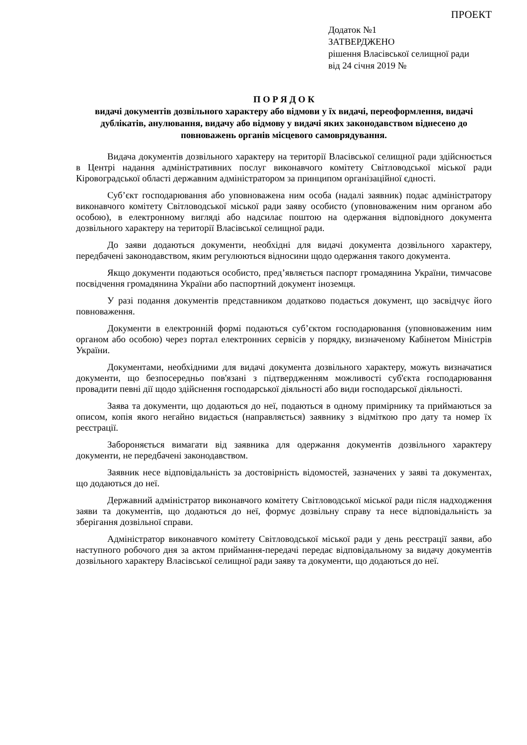ПРОЕКТ
Додаток №1
ЗАТВЕРДЖЕНО
рішення Власівської селищної ради
від 24 січня 2019 №
П О Р Я Д О К
видачі документів дозвільного характеру або відмови у їх видачі, переоформлення, видачі дублікатів, анулювання, видачу або відмову у видачі яких законодавством віднесено до повноважень органів місцевого самоврядування.
Видача документів дозвільного характеру на території Власівської селищної ради здійснюється в Центрі надання адміністративних послуг виконавчого комітету Світловодської міської ради Кіровоградської області державним адміністратором за принципом організаційної єдності.
Суб’єкт господарювання або уповноважена ним особа (надалі заявник) подає адміністратору виконавчого комітету Світловодської міської ради заяву особисто (уповноваженим ним органом або особою), в електронному вигляді або надсилає поштою на одержання відповідного документа дозвільного характеру на території Власівської селищної ради.
До заяви додаються документи, необхідні для видачі документа дозвільного характеру, передбачені законодавством, яким регулюються відносини щодо одержання такого документа.
Якщо документи подаються особисто, пред’являється паспорт громадянина України, тимчасове посвідчення громадянина України або паспортний документ іноземця.
У разі подання документів представником додатково подається документ, що засвідчує його повноваження.
Документи в електронній формі подаються суб’єктом господарювання (уповноваженим ним органом або особою) через портал електронних сервісів у порядку, визначеному Кабінетом Міністрів України.
Документами, необхідними для видачі документа дозвільного характеру, можуть визначатися документи, що безпосередньо пов'язані з підтвердженням можливості суб'єкта господарювання провадити певні дії щодо здійснення господарської діяльності або види господарської діяльності.
Заява та документи, що додаються до неї, подаються в одному примірнику та приймаються за описом, копія якого негайно видається (направляється) заявнику з відміткою про дату та номер їх реєстрації.
Забороняється вимагати від заявника для одержання документів дозвільного характеру документи, не передбачені законодавством.
Заявник несе відповідальність за достовірність відомостей, зазначених у заяві та документах, що додаються до неї.
Державний адміністратор виконавчого комітету Світловодської міської ради після надходження заяви та документів, що додаються до неї, формує дозвільну справу та несе відповідальність за зберігання дозвільної справи.
Адміністратор виконавчого комітету Світловодської міської ради у день реєстрації заяви, або наступного робочого дня за актом приймання-передачі передає відповідальному за видачу документів дозвільного характеру Власівської селищної ради заяву та документи, що додаються до неї.